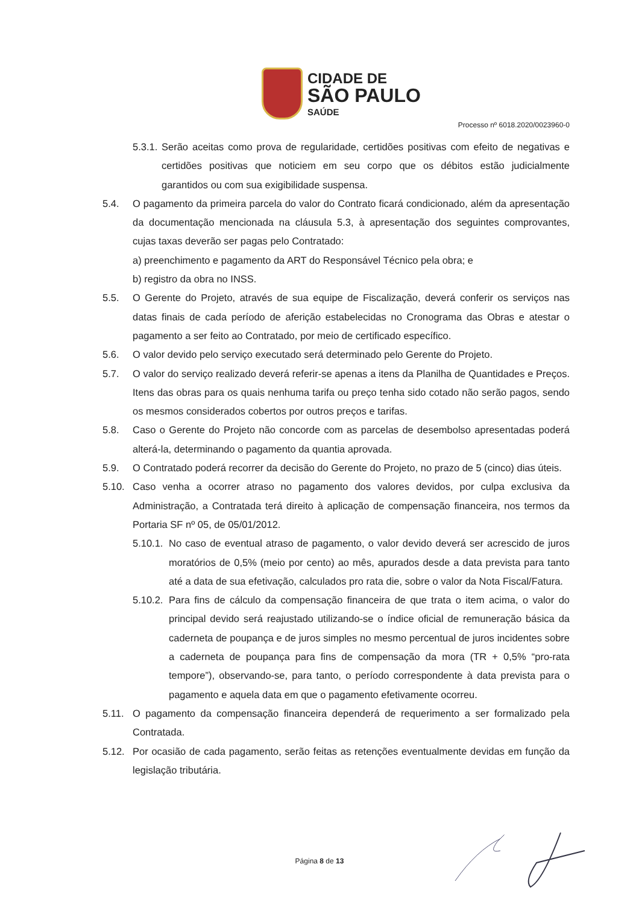CIDADE DE
SÃO PAULO
SAÚDE
Processo nº 6018.2020/0023960-0
5.3.1. Serão aceitas como prova de regularidade, certidões positivas com efeito de negativas e certidões positivas que noticiem em seu corpo que os débitos estão judicialmente garantidos ou com sua exigibilidade suspensa.
5.4. O pagamento da primeira parcela do valor do Contrato ficará condicionado, além da apresentação da documentação mencionada na cláusula 5.3, à apresentação dos seguintes comprovantes, cujas taxas deverão ser pagas pelo Contratado:
a) preenchimento e pagamento da ART do Responsável Técnico pela obra; e
b) registro da obra no INSS.
5.5. O Gerente do Projeto, através de sua equipe de Fiscalização, deverá conferir os serviços nas datas finais de cada período de aferição estabelecidas no Cronograma das Obras e atestar o pagamento a ser feito ao Contratado, por meio de certificado específico.
5.6. O valor devido pelo serviço executado será determinado pelo Gerente do Projeto.
5.7. O valor do serviço realizado deverá referir-se apenas a itens da Planilha de Quantidades e Preços. Itens das obras para os quais nenhuma tarifa ou preço tenha sido cotado não serão pagos, sendo os mesmos considerados cobertos por outros preços e tarifas.
5.8. Caso o Gerente do Projeto não concorde com as parcelas de desembolso apresentadas poderá alterá-la, determinando o pagamento da quantia aprovada.
5.9. O Contratado poderá recorrer da decisão do Gerente do Projeto, no prazo de 5 (cinco) dias úteis.
5.10. Caso venha a ocorrer atraso no pagamento dos valores devidos, por culpa exclusiva da Administração, a Contratada terá direito à aplicação de compensação financeira, nos termos da Portaria SF nº 05, de 05/01/2012.
5.10.1. No caso de eventual atraso de pagamento, o valor devido deverá ser acrescido de juros moratórios de 0,5% (meio por cento) ao mês, apurados desde a data prevista para tanto até a data de sua efetivação, calculados pro rata die, sobre o valor da Nota Fiscal/Fatura.
5.10.2. Para fins de cálculo da compensação financeira de que trata o item acima, o valor do principal devido será reajustado utilizando-se o índice oficial de remuneração básica da caderneta de poupança e de juros simples no mesmo percentual de juros incidentes sobre a caderneta de poupança para fins de compensação da mora (TR + 0,5% “pro-rata tempore”), observando-se, para tanto, o período correspondente à data prevista para o pagamento e aquela data em que o pagamento efetivamente ocorreu.
5.11. O pagamento da compensação financeira dependerá de requerimento a ser formalizado pela Contratada.
5.12. Por ocasião de cada pagamento, serão feitas as retenções eventualmente devidas em função da legislação tributária.
Página 8 de 13